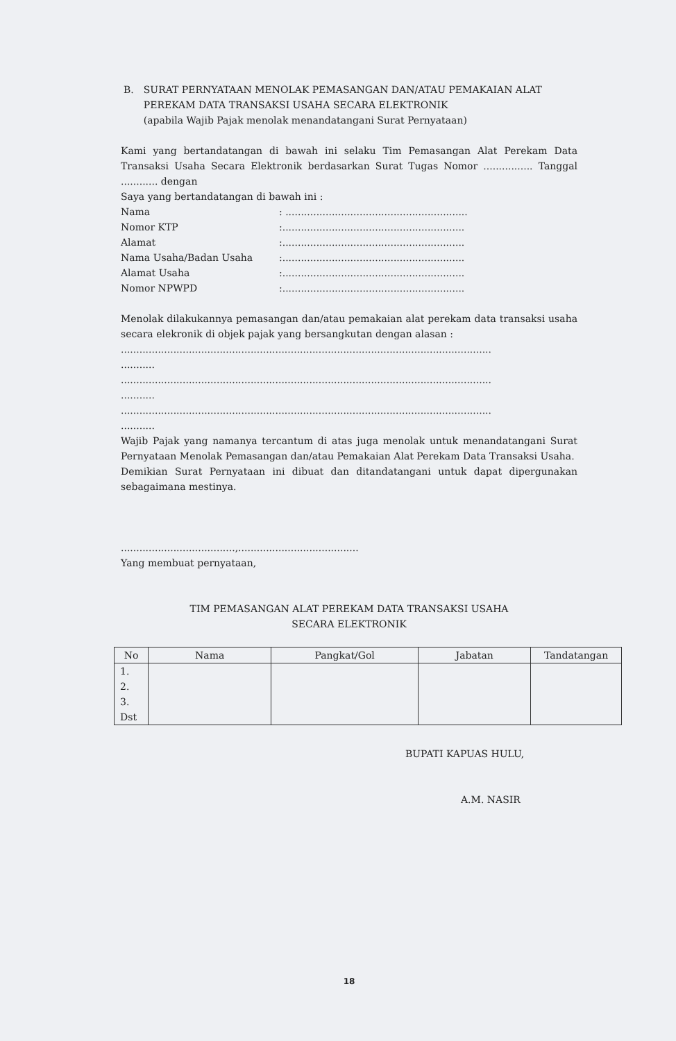B. SURAT PERNYATAAN MENOLAK PEMASANGAN DAN/ATAU PEMAKAIAN ALAT PEREKAM DATA TRANSAKSI USAHA SECARA ELEKTRONIK
(apabila Wajib Pajak menolak menandatangani Surat Pernyataan)
Kami yang bertandatangan di bawah ini selaku Tim Pemasangan Alat Perekam Data Transaksi Usaha Secara Elektronik berdasarkan Surat Tugas Nomor ................ Tanggal ............ dengan
Saya yang bertandatangan di bawah ini :
Nama: ...........................................................
Nomor KTP:...........................................................
Alamat:...........................................................
Nama Usaha/Badan Usaha:...........................................................
Alamat Usaha:...........................................................
Nomor NPWPD:...........................................................
Menolak dilakukannya pemasangan dan/atau pemakaian alat perekam data transaksi usaha secara elekronik di objek pajak yang bersangkutan dengan alasan :
........................................................................................................................
...........
........................................................................................................................
...........
........................................................................................................................
...........
Wajib Pajak yang namanya tercantum di atas juga menolak untuk menandatangani Surat Pernyataan Menolak Pemasangan dan/atau Pemakaian Alat Perekam Data Transaksi Usaha.
Demikian Surat Pernyataan ini dibuat dan ditandatangani untuk dapat dipergunakan sebagaimana mestinya.
.....................................,.......................................
Yang membuat pernyataan,
TIM PEMASANGAN ALAT PEREKAM DATA TRANSAKSI USAHA
SECARA ELEKTRONIK
| No | Nama | Pangkat/Gol | Jabatan | Tandatangan |
| --- | --- | --- | --- | --- |
| 1. 2. 3. Dst | | | | |
BUPATI KAPUAS HULU,
A.M. NASIR
18